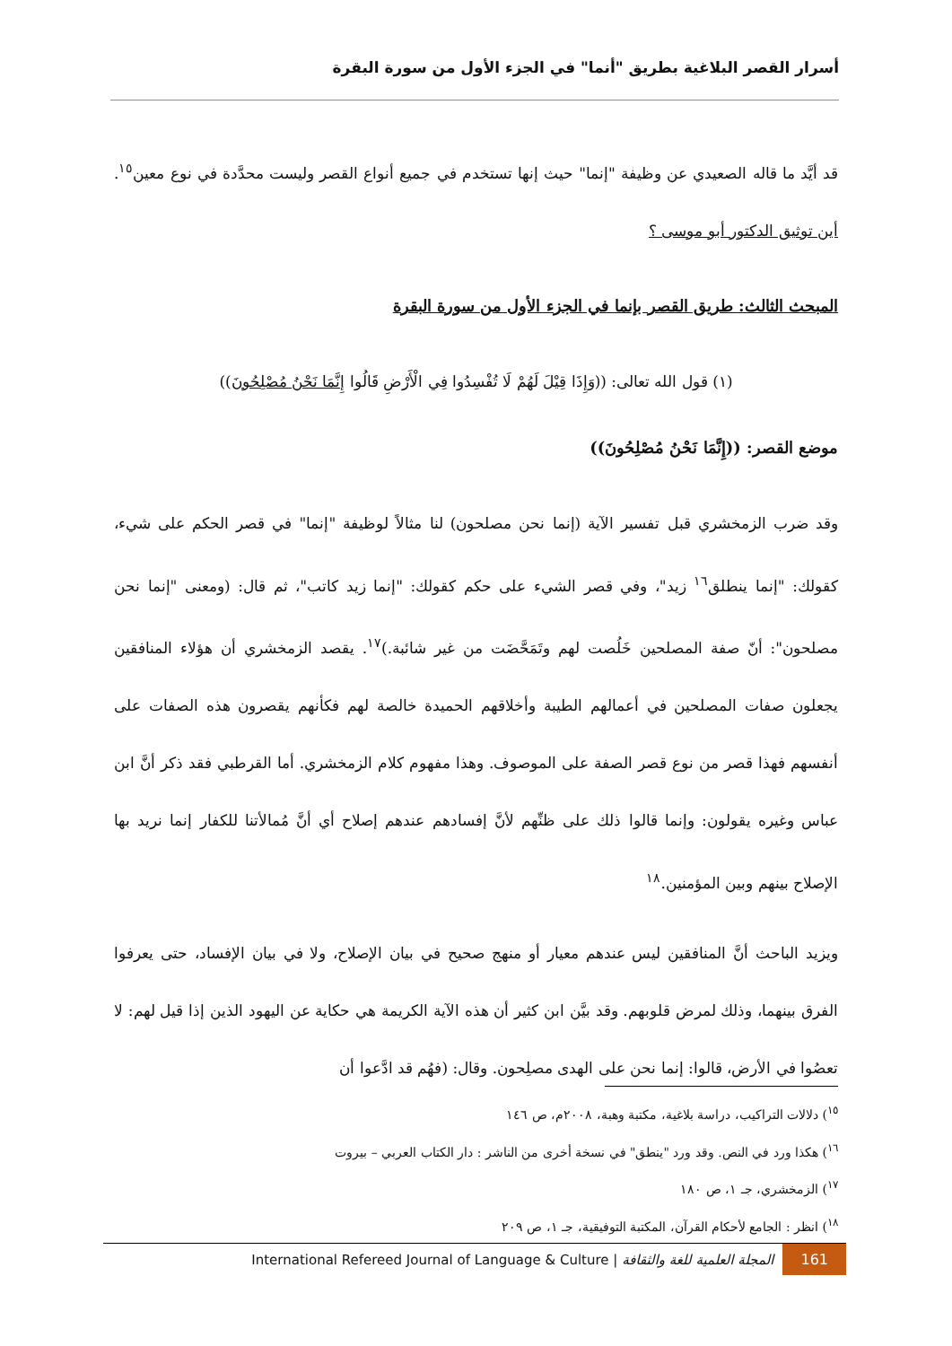أسرار القصر البلاغية بطريق "أنما" في الجزء الأول من سورة البقرة
قد أيَّد ما قاله الصعيدي عن وظيفة "إنما" حيث إنها تستخدم في جميع أنواع القصر وليست محدَّدة في نوع معين<sup>١٥</sup>. أين توثيق الدكتور أبو موسى ؟
المبحث الثالث: طريق القصر بإنما في الجزء الأول من سورة البقرة
(١) قول الله تعالى: ((وَإِذَا قِيْلَ لَهُمْ لَا تُفْسِدُوا فِي الْأَرْضِ قَالُوا إِنَّمَا نَحْنُ مُصْلِحُونَ))
موضع القصر: ((إِنَّمَا نَحْنُ مُصْلِحُونَ))
وقد ضرب الزمخشري قبل تفسير الآية (إنما نحن مصلحون) لنا مثالاً لوظيفة "إنما" في قصر الحكم على شيء، كقولك: "إنما ينطلق<sup>١٦</sup> زيد"، وفي قصر الشيء على حكم كقولك: "إنما زيد كاتب"، ثم قال: (ومعنى "إنما نحن مصلحون": أنّ صفة المصلحين خَلُصت لهم وتَمَحَّضَت من غير شائبة.)<sup>١٧</sup>. يقصد الزمخشري أن هؤلاء المنافقين يجعلون صفات المصلحين في أعمالهم الطيبة وأخلاقهم الحميدة خالصة لهم فكأنهم يقصرون هذه الصفات على أنفسهم فهذا قصر من نوع قصر الصفة على الموصوف. وهذا مفهوم كلام الزمخشري. أما القرطبي فقد ذكر أنَّ ابن عباس وغيره يقولون: وإنما قالوا ذلك على ظنِّهم لأنَّ إفسادهم عندهم إصلاح أي أنَّ مُمالأتنا للكفار إنما نريد بها الإصلاح بينهم وبين المؤمنين.<sup>١٨</sup>
ويزيد الباحث أنَّ المنافقين ليس عندهم معيار أو منهج صحيح في بيان الإصلاح، ولا في بيان الإفساد، حتى يعرفوا الفرق بينهما، وذلك لمرض قلوبهم. وقد بيَّن ابن كثير أن هذه الآية الكريمة هي حكاية عن اليهود الذين إذا قيل لهم: لا تعصُوا في الأرض، قالوا: إنما نحن على الهدى مصلِحون. وقال: (فهُم قد ادَّعوا أن
<sup>١٥</sup>) دلالات التراكيب، دراسة بلاغية، مكتبة وهبة، ٢٠٠٨م، ص ١٤٦
<sup>١٦</sup>) هكذا ورد في النص. وقد ورد "ينطق" في نسخة أخرى من الناشر : دار الكتاب العربي – بيروت
<sup>١٧</sup>) الزمخشري، جـ ١، ص ١٨٠
<sup>١٨</sup>) انظر : الجامع لأحكام القرآن، المكتبة التوفيقية، جـ ١، ص ٢٠٩
161 المجلة العلمية للغة والثقافة | International Refereed Journal of Language & Culture